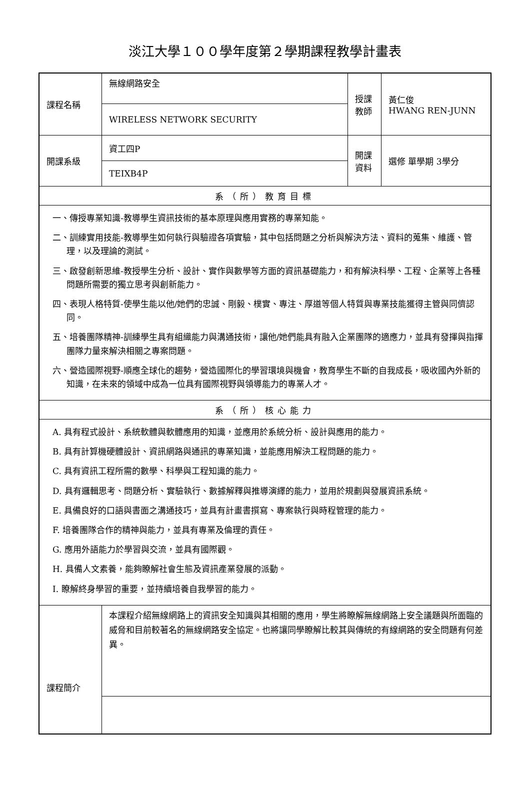淡江大學１００學年度第２學期課程教學計畫表
| 課程名稱 | 無線網路安全 | 授課 教師 | 黃仁俊 HWANG REN-JUNN |
| | WIRELESS NETWORK SECURITY | | |
| 開課系級 | 資工四P | 開課 資料 | 選修 單學期 3學分 |
| | TEIXB4P | | |
| 系（所）教育目標 | | | |
| 一、傳授專業知識-教導學生資訊技術的基本原理與應用實務的專業知能。 二、訓練實用技能-教導學生如何執行與驗證各項實驗，其中包括問題之分析與解決方法、資料的蒐集、維護、管理，以及理論的測試。 三、啟發創新思維-教授學生分析、設計、實作與數學等方面的資訊基礎能力，和有解決科學、工程、企業等上各種問題所需要的獨立思考與創新能力。 四、表現人格特質-使學生能以他/她們的忠誠、剛毅、樸實、專注、厚道等個人特質與專業技能獲得主管與同儕認同。 五、培養團隊精神-訓練學生具有組織能力與溝通技術，讓他/她們能具有融入企業團隊的適應力，並具有發揮與指揮團隊力量來解決相關之專案問題。 六、營造國際視野-順應全球化的趨勢，營造國際化的學習環境與機會，教育學生不斷的自我成長，吸收國內外新的知識，在未來的領域中成為一位具有國際視野與領導能力的專業人才。 | | | |
| 系（所）核心能力 | | | |
| A. 具有程式設計、系統軟體與軟體應用的知識，並應用於系統分析、設計與應用的能力。 B. 具有計算機硬體設計、資訊網路與通訊的專業知識，並能應用解決工程問題的能力。 C. 具有資訊工程所需的數學、科學與工程知識的能力。 D. 具有邏輯思考、問題分析、實驗執行、數據解釋與推導演繹的能力，並用於規劃與發展資訊系統。 E. 具備良好的口語與書面之溝通技巧，並具有計畫書撰寫、專案執行與時程管理的能力。 F. 培養團隊合作的精神與能力，並具有專業及倫理的責任。 G. 應用外語能力於學習與交流，並具有國際觀。 H. 具備人文素養，能夠瞭解社會生態及資訊產業發展的派動。 I. 瞭解終身學習的重要，並持續培養自我學習的能力。 | | | |
| 課程簡介 | 本課程介紹無線網路上的資訊安全知識與其相關的應用，學生將瞭解無線網路上安全議題與所面臨的威脅和目前較著名的無線網路安全協定。也將讓同學瞭解比較其與傳統的有線網路的安全問題有何差異。 | | |